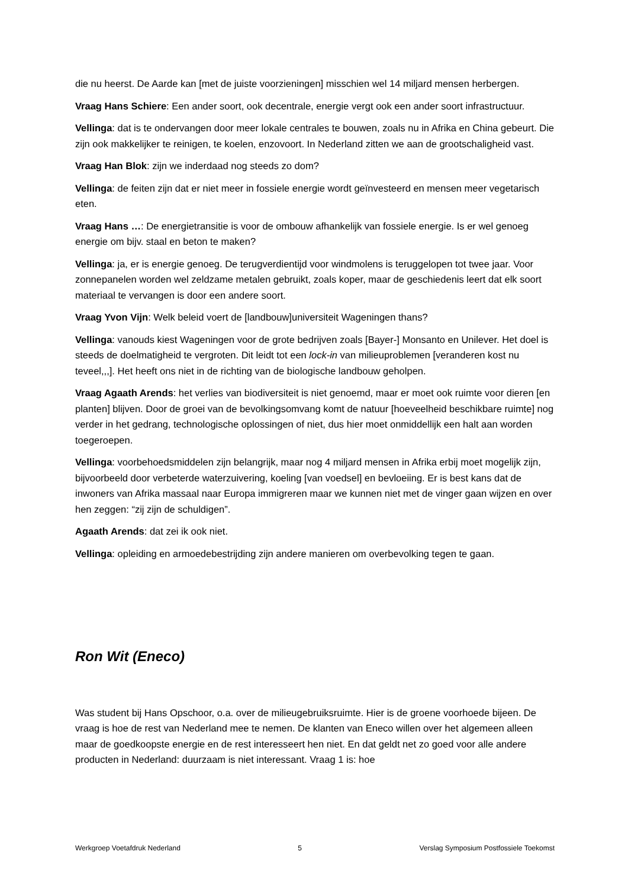die nu heerst. De Aarde kan [met de juiste voorzieningen] misschien wel 14 miljard mensen herbergen.
Vraag Hans Schiere: Een ander soort, ook decentrale, energie vergt ook een ander soort infrastructuur.
Vellinga: dat is te ondervangen door meer lokale centrales te bouwen, zoals nu in Afrika en China gebeurt. Die zijn ook makkelijker te reinigen, te koelen, enzovoort. In Nederland zitten we aan de grootschaligheid vast.
Vraag Han Blok: zijn we inderdaad nog steeds zo dom?
Vellinga: de feiten zijn dat er niet meer in fossiele energie wordt geïnvesteerd en mensen meer vegetarisch eten.
Vraag Hans …: De energietransitie is voor de ombouw afhankelijk van fossiele energie. Is er wel genoeg energie om bijv. staal en beton te maken?
Vellinga: ja, er is energie genoeg. De terugverdientijd voor windmolens is teruggelopen tot twee jaar. Voor zonnepanelen worden wel zeldzame metalen gebruikt, zoals koper, maar de geschiedenis leert dat elk soort materiaal te vervangen is door een andere soort.
Vraag Yvon Vijn: Welk beleid voert de [landbouw]universiteit Wageningen thans?
Vellinga: vanouds kiest Wageningen voor de grote bedrijven zoals [Bayer-] Monsanto en Unilever. Het doel is steeds de doelmatigheid te vergroten. Dit leidt tot een lock-in van milieuproblemen [veranderen kost nu teveel,,,]. Het heeft ons niet in de richting van de biologische landbouw geholpen.
Vraag Agaath Arends: het verlies van biodiversiteit is niet genoemd, maar er moet ook ruimte voor dieren [en planten] blijven. Door de groei van de bevolkingsomvang komt de natuur [hoeveelheid beschikbare ruimte] nog verder in het gedrang, technologische oplossingen of niet, dus hier moet onmiddellijk een halt aan worden toegeroepen.
Vellinga: voorbehoedsmiddelen zijn belangrijk, maar nog 4 miljard mensen in Afrika erbij moet mogelijk zijn, bijvoorbeeld door verbeterde waterzuivering, koeling [van voedsel] en bevloeiing. Er is best kans dat de inwoners van Afrika massaal naar Europa immigreren maar we kunnen niet met de vinger gaan wijzen en over hen zeggen: “zij zijn de schuldigen”.
Agaath Arends: dat zei ik ook niet.
Vellinga: opleiding en armoedebestrijding zijn andere manieren om overbevolking tegen te gaan.
Ron Wit (Eneco)
Was student bij Hans Opschoor, o.a. over de milieugebruiksruimte. Hier is de groene voorhoede bijeen. De vraag is hoe de rest van Nederland mee te nemen. De klanten van Eneco willen over het algemeen alleen maar de goedkoopste energie en de rest interesseert hen niet. En dat geldt net zo goed voor alle andere producten in Nederland: duurzaam is niet interessant. Vraag 1 is: hoe
Werkgroep Voetafdruk Nederland 5 Verslag Symposium Postfossiele Toekomst